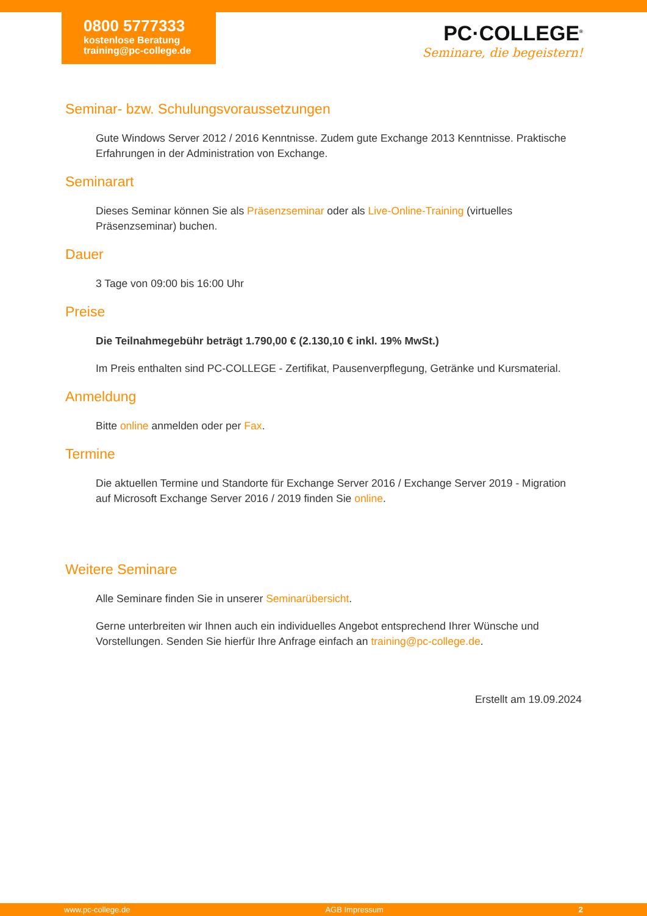0800 5777333
kostenlose Beratung
training@pc-college.de
PC·COLLEGE<sup>®</sup>
Seminare, die begeistern!
Seminar- bzw. Schulungsvoraussetzungen
Gute Windows Server 2012 / 2016 Kenntnisse. Zudem gute Exchange 2013 Kenntnisse. Praktische Erfahrungen in der Administration von Exchange.
Seminarart
Dieses Seminar können Sie als Präsenzseminar oder als Live-Online-Training (virtuelles Präsenzseminar) buchen.
Dauer
3 Tage von 09:00 bis 16:00 Uhr
Preise
Die Teilnahmegebühr beträgt 1.790,00 € (2.130,10 € inkl. 19% MwSt.)
Im Preis enthalten sind PC-COLLEGE - Zertifikat, Pausenverpflegung, Getränke und Kursmaterial.
Anmeldung
Bitte online anmelden oder per Fax.
Termine
Die aktuellen Termine und Standorte für Exchange Server 2016 / Exchange Server 2019 - Migration auf Microsoft Exchange Server 2016 / 2019 finden Sie online.
Weitere Seminare
Alle Seminare finden Sie in unserer Seminarübersicht.
Gerne unterbreiten wir Ihnen auch ein individuelles Angebot entsprechend Ihrer Wünsche und Vorstellungen. Senden Sie hierfür Ihre Anfrage einfach an training@pc-college.de.
Erstellt am 19.09.2024
www.pc-college.de AGB Impressum 2